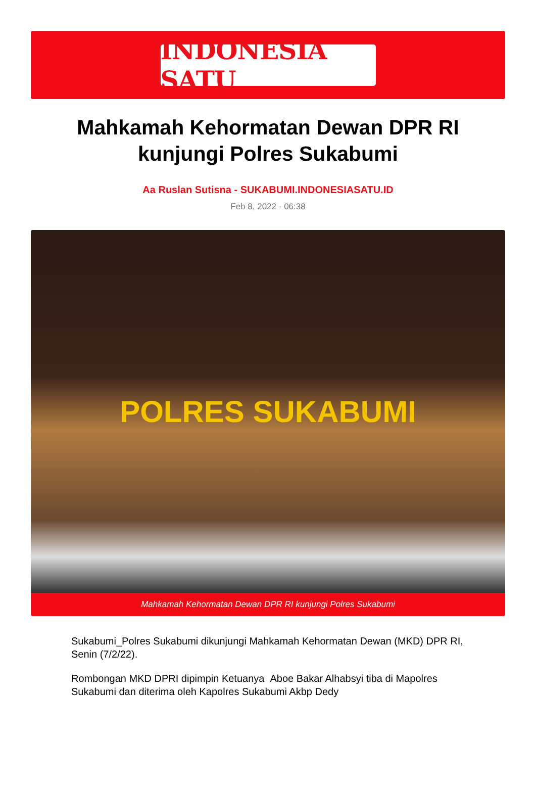INDONESIA SATU
Mahkamah Kehormatan Dewan DPR RI kunjungi Polres Sukabumi
Aa Ruslan Sutisna - SUKABUMI.INDONESIASATU.ID
Feb 8, 2022 - 06:38
POLRES SUKABUMI
Mahkamah Kehormatan Dewan DPR RI kunjungi Polres Sukabumi
Sukabumi_Polres Sukabumi dikunjungi Mahkamah Kehormatan Dewan (MKD) DPR RI, Senin (7/2/22).
Rombongan MKD DPRI dipimpin Ketuanya Aboe Bakar Alhabsyi tiba di Mapolres Sukabumi dan diterima oleh Kapolres Sukabumi Akbp Dedy